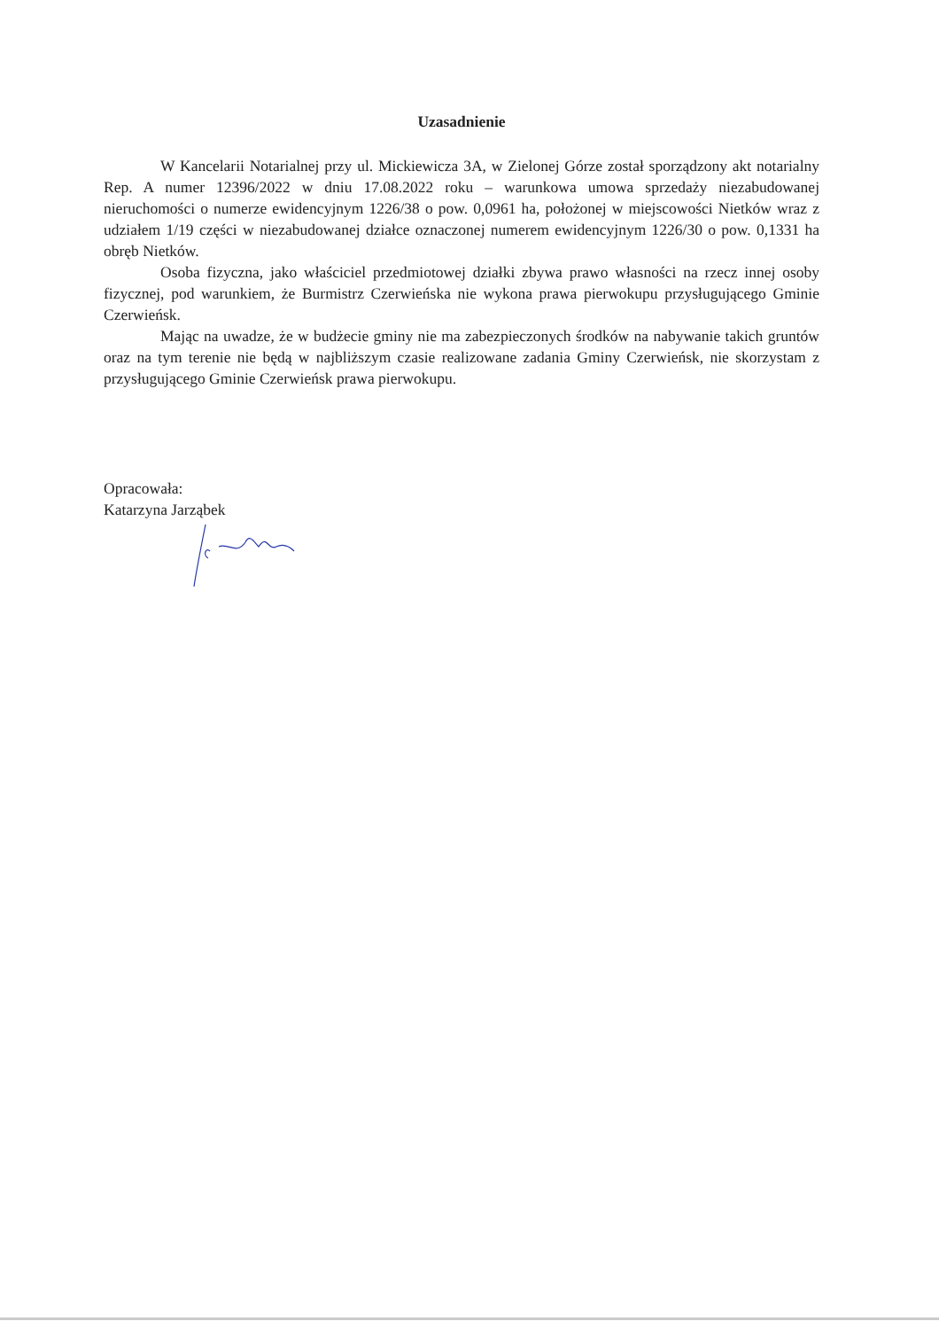Uzasadnienie
W Kancelarii Notarialnej przy ul. Mickiewicza 3A, w Zielonej Górze został sporządzony akt notarialny Rep. A numer 12396/2022 w dniu 17.08.2022 roku – warunkowa umowa sprzedaży niezabudowanej nieruchomości o numerze ewidencyjnym 1226/38 o pow. 0,0961 ha, położonej w miejscowości Nietków wraz z udziałem 1/19 części w niezabudowanej działce oznaczonej numerem ewidencyjnym 1226/30 o pow. 0,1331 ha obręb Nietków.
Osoba fizyczna, jako właściciel przedmiotowej działki zbywa prawo własności na rzecz innej osoby fizycznej, pod warunkiem, że Burmistrz Czerwieńska nie wykona prawa pierwokupu przysługującego Gminie Czerwieńsk.
Mając na uwadze, że w budżecie gminy nie ma zabezpieczonych środków na nabywanie takich gruntów oraz na tym terenie nie będą w najbliższym czasie realizowane zadania Gminy Czerwieńsk, nie skorzystam z przysługującego Gminie Czerwieńsk prawa pierwokupu.
Opracowała:
Katarzyna Jarząbek